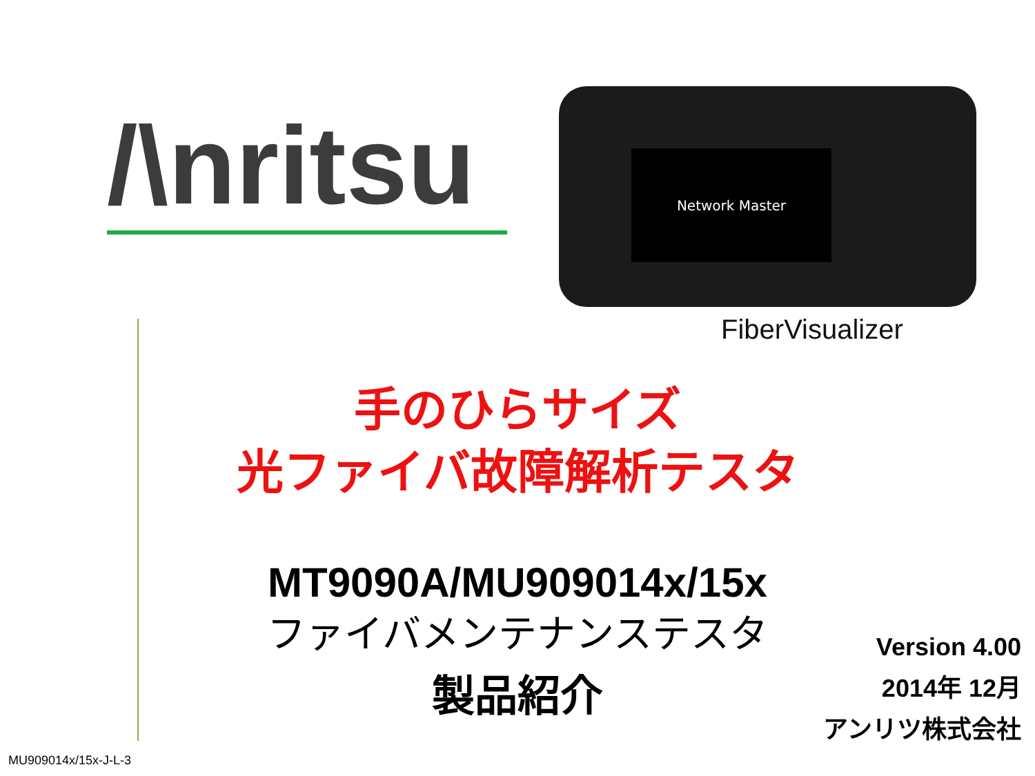/\nritsu
Network Master
FiberVisualizer
手のひらサイズ
光ファイバ故障解析テスタ
MT9090A/MU909014x/15x
ファイバメンテナンステスタ
製品紹介
Version 4.00
2014年 12月
アンリツ株式会社
MU909014x/15x-J-L-3